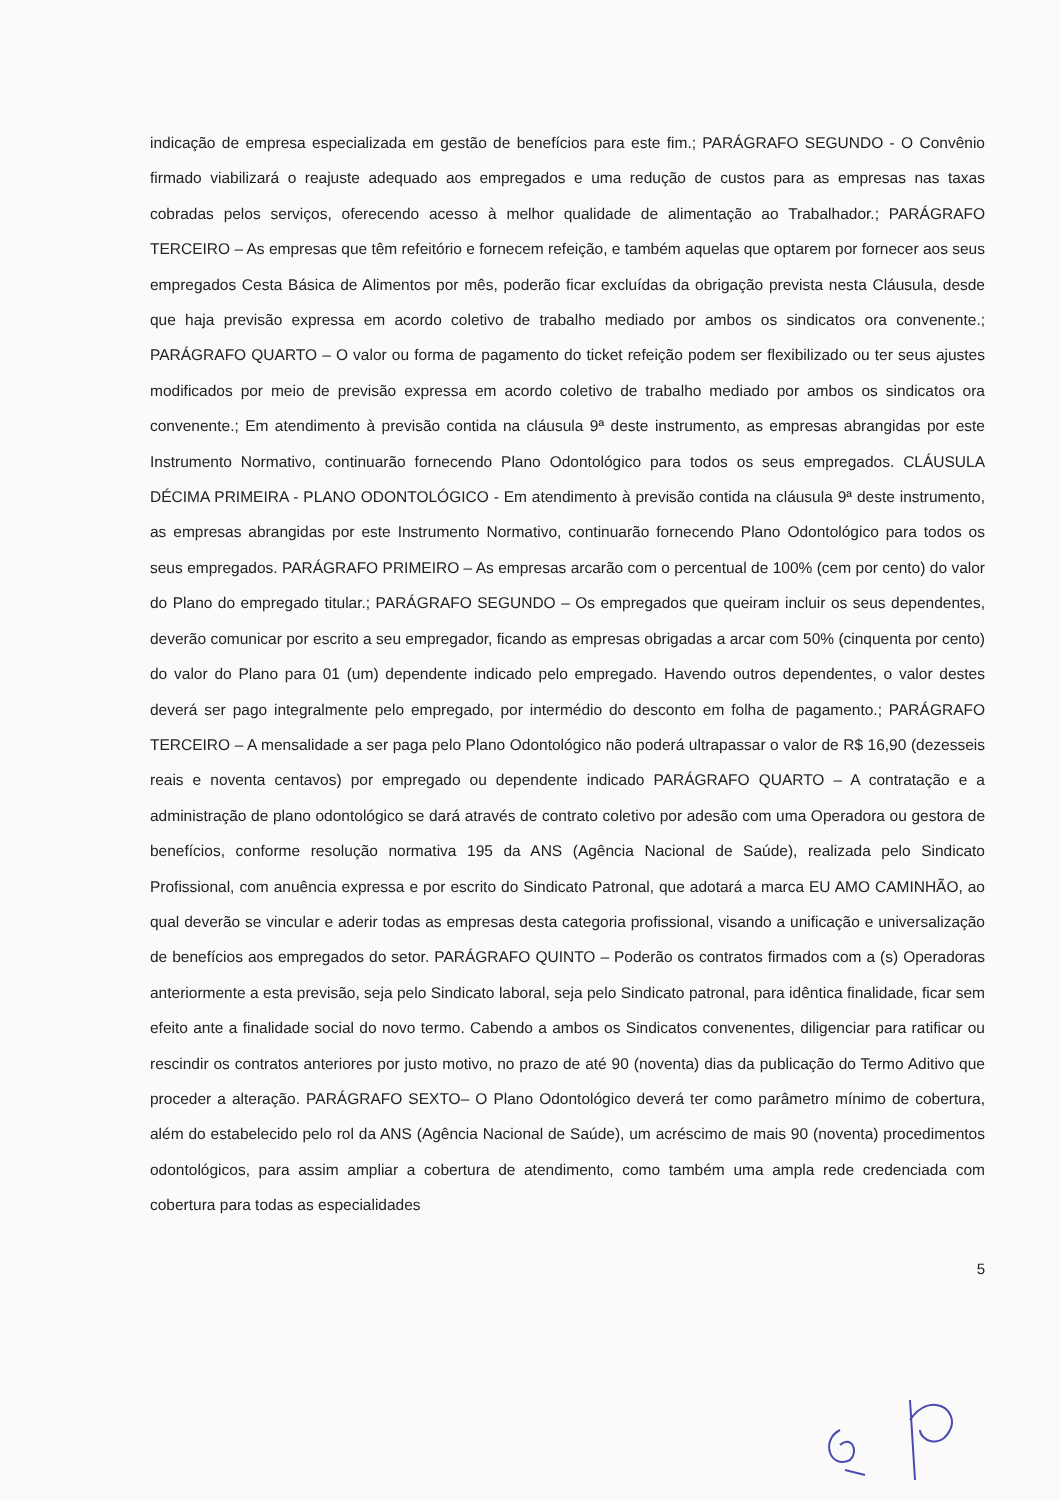indicação de empresa especializada em gestão de benefícios para este fim.; PARÁGRAFO SEGUNDO - O Convênio firmado viabilizará o reajuste adequado aos empregados e uma redução de custos para as empresas nas taxas cobradas pelos serviços, oferecendo acesso à melhor qualidade de alimentação ao Trabalhador.; PARÁGRAFO TERCEIRO – As empresas que têm refeitório e fornecem refeição, e também aquelas que optarem por fornecer aos seus empregados Cesta Básica de Alimentos por mês, poderão ficar excluídas da obrigação prevista nesta Cláusula, desde que haja previsão expressa em acordo coletivo de trabalho mediado por ambos os sindicatos ora convenente.; PARÁGRAFO QUARTO – O valor ou forma de pagamento do ticket refeição podem ser flexibilizado ou ter seus ajustes modificados por meio de previsão expressa em acordo coletivo de trabalho mediado por ambos os sindicatos ora convenente.; Em atendimento à previsão contida na cláusula 9ª deste instrumento, as empresas abrangidas por este Instrumento Normativo, continuarão fornecendo Plano Odontológico para todos os seus empregados. CLÁUSULA DÉCIMA PRIMEIRA - PLANO ODONTOLÓGICO - Em atendimento à previsão contida na cláusula 9ª deste instrumento, as empresas abrangidas por este Instrumento Normativo, continuarão fornecendo Plano Odontológico para todos os seus empregados. PARÁGRAFO PRIMEIRO – As empresas arcarão com o percentual de 100% (cem por cento) do valor do Plano do empregado titular.; PARÁGRAFO SEGUNDO – Os empregados que queiram incluir os seus dependentes, deverão comunicar por escrito a seu empregador, ficando as empresas obrigadas a arcar com 50% (cinquenta por cento) do valor do Plano para 01 (um) dependente indicado pelo empregado. Havendo outros dependentes, o valor destes deverá ser pago integralmente pelo empregado, por intermédio do desconto em folha de pagamento.; PARÁGRAFO TERCEIRO – A mensalidade a ser paga pelo Plano Odontológico não poderá ultrapassar o valor de R$ 16,90 (dezesseis reais e noventa centavos) por empregado ou dependente indicado PARÁGRAFO QUARTO – A contratação e a administração de plano odontológico se dará através de contrato coletivo por adesão com uma Operadora ou gestora de benefícios, conforme resolução normativa 195 da ANS (Agência Nacional de Saúde), realizada pelo Sindicato Profissional, com anuência expressa e por escrito do Sindicato Patronal, que adotará a marca EU AMO CAMINHÃO, ao qual deverão se vincular e aderir todas as empresas desta categoria profissional, visando a unificação e universalização de benefícios aos empregados do setor. PARÁGRAFO QUINTO – Poderão os contratos firmados com a (s) Operadoras anteriormente a esta previsão, seja pelo Sindicato laboral, seja pelo Sindicato patronal, para idêntica finalidade, ficar sem efeito ante a finalidade social do novo termo. Cabendo a ambos os Sindicatos convenentes, diligenciar para ratificar ou rescindir os contratos anteriores por justo motivo, no prazo de até 90 (noventa) dias da publicação do Termo Aditivo que proceder a alteração. PARÁGRAFO SEXTO– O Plano Odontológico deverá ter como parâmetro mínimo de cobertura, além do estabelecido pelo rol da ANS (Agência Nacional de Saúde), um acréscimo de mais 90 (noventa) procedimentos odontológicos, para assim ampliar a cobertura de atendimento, como também uma ampla rede credenciada com cobertura para todas as especialidades
5